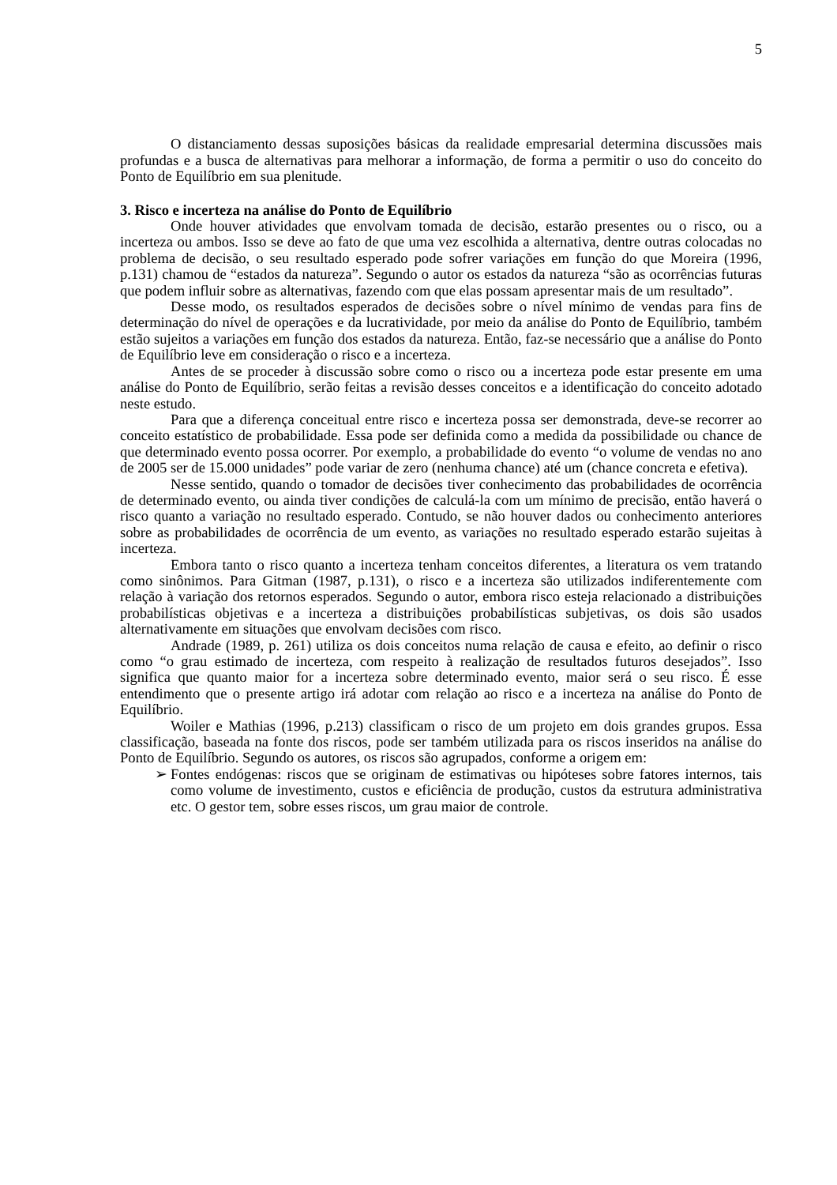5
O distanciamento dessas suposições básicas da realidade empresarial determina discussões mais profundas e a busca de alternativas para melhorar a informação, de forma a permitir o uso do conceito do Ponto de Equilíbrio em sua plenitude.
3. Risco e incerteza na análise do Ponto de Equilíbrio
Onde houver atividades que envolvam tomada de decisão, estarão presentes ou o risco, ou a incerteza ou ambos. Isso se deve ao fato de que uma vez escolhida a alternativa, dentre outras colocadas no problema de decisão, o seu resultado esperado pode sofrer variações em função do que Moreira (1996, p.131) chamou de “estados da natureza”. Segundo o autor os estados da natureza “são as ocorrências futuras que podem influir sobre as alternativas, fazendo com que elas possam apresentar mais de um resultado”.
Desse modo, os resultados esperados de decisões sobre o nível mínimo de vendas para fins de determinação do nível de operações e da lucratividade, por meio da análise do Ponto de Equilíbrio, também estão sujeitos a variações em função dos estados da natureza. Então, faz-se necessário que a análise do Ponto de Equilíbrio leve em consideração o risco e a incerteza.
Antes de se proceder à discussão sobre como o risco ou a incerteza pode estar presente em uma análise do Ponto de Equilíbrio, serão feitas a revisão desses conceitos e a identificação do conceito adotado neste estudo.
Para que a diferença conceitual entre risco e incerteza possa ser demonstrada, deve-se recorrer ao conceito estatístico de probabilidade. Essa pode ser definida como a medida da possibilidade ou chance de que determinado evento possa ocorrer. Por exemplo, a probabilidade do evento “o volume de vendas no ano de 2005 ser de 15.000 unidades” pode variar de zero (nenhuma chance) até um (chance concreta e efetiva).
Nesse sentido, quando o tomador de decisões tiver conhecimento das probabilidades de ocorrência de determinado evento, ou ainda tiver condições de calculá-la com um mínimo de precisão, então haverá o risco quanto a variação no resultado esperado. Contudo, se não houver dados ou conhecimento anteriores sobre as probabilidades de ocorrência de um evento, as variações no resultado esperado estarão sujeitas à incerteza.
Embora tanto o risco quanto a incerteza tenham conceitos diferentes, a literatura os vem tratando como sinônimos. Para Gitman (1987, p.131), o risco e a incerteza são utilizados indiferentemente com relação à variação dos retornos esperados. Segundo o autor, embora risco esteja relacionado a distribuições probabilísticas objetivas e a incerteza a distribuições probabilísticas subjetivas, os dois são usados alternativamente em situações que envolvam decisões com risco.
Andrade (1989, p. 261) utiliza os dois conceitos numa relação de causa e efeito, ao definir o risco como “o grau estimado de incerteza, com respeito à realização de resultados futuros desejados”. Isso significa que quanto maior for a incerteza sobre determinado evento, maior será o seu risco. É esse entendimento que o presente artigo irá adotar com relação ao risco e a incerteza na análise do Ponto de Equilíbrio.
Woiler e Mathias (1996, p.213) classificam o risco de um projeto em dois grandes grupos. Essa classificação, baseada na fonte dos riscos, pode ser também utilizada para os riscos inseridos na análise do Ponto de Equilíbrio. Segundo os autores, os riscos são agrupados, conforme a origem em:
➢ Fontes endógenas: riscos que se originam de estimativas ou hipóteses sobre fatores internos, tais como volume de investimento, custos e eficiência de produção, custos da estrutura administrativa etc. O gestor tem, sobre esses riscos, um grau maior de controle.